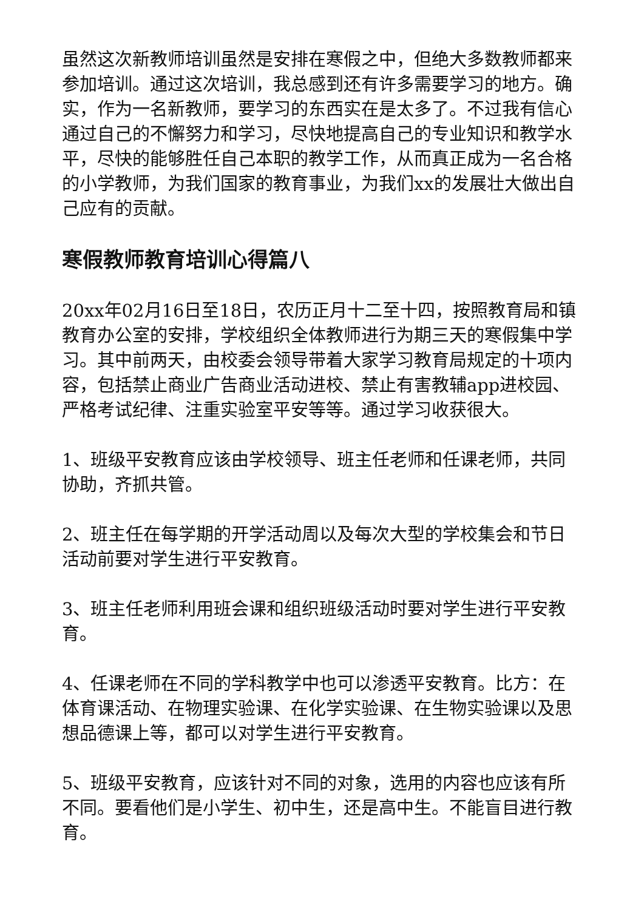虽然这次新教师培训虽然是安排在寒假之中，但绝大多数教师都来参加培训。通过这次培训，我总感到还有许多需要学习的地方。确实，作为一名新教师，要学习的东西实在是太多了。不过我有信心通过自己的不懈努力和学习，尽快地提高自己的专业知识和教学水平，尽快的能够胜任自己本职的教学工作，从而真正成为一名合格的小学教师，为我们国家的教育事业，为我们xx的发展壮大做出自己应有的贡献。
寒假教师教育培训心得篇八
20xx年02月16日至18日，农历正月十二至十四，按照教育局和镇教育办公室的安排，学校组织全体教师进行为期三天的寒假集中学习。其中前两天，由校委会领导带着大家学习教育局规定的十项内容，包括禁止商业广告商业活动进校、禁止有害教辅app进校园、严格考试纪律、注重实验室平安等等。通过学习收获很大。
1、班级平安教育应该由学校领导、班主任老师和任课老师，共同协助，齐抓共管。
2、班主任在每学期的开学活动周以及每次大型的学校集会和节日活动前要对学生进行平安教育。
3、班主任老师利用班会课和组织班级活动时要对学生进行平安教育。
4、任课老师在不同的学科教学中也可以渗透平安教育。比方：在体育课活动、在物理实验课、在化学实验课、在生物实验课以及思想品德课上等，都可以对学生进行平安教育。
5、班级平安教育，应该针对不同的对象，选用的内容也应该有所不同。要看他们是小学生、初中生，还是高中生。不能盲目进行教育。